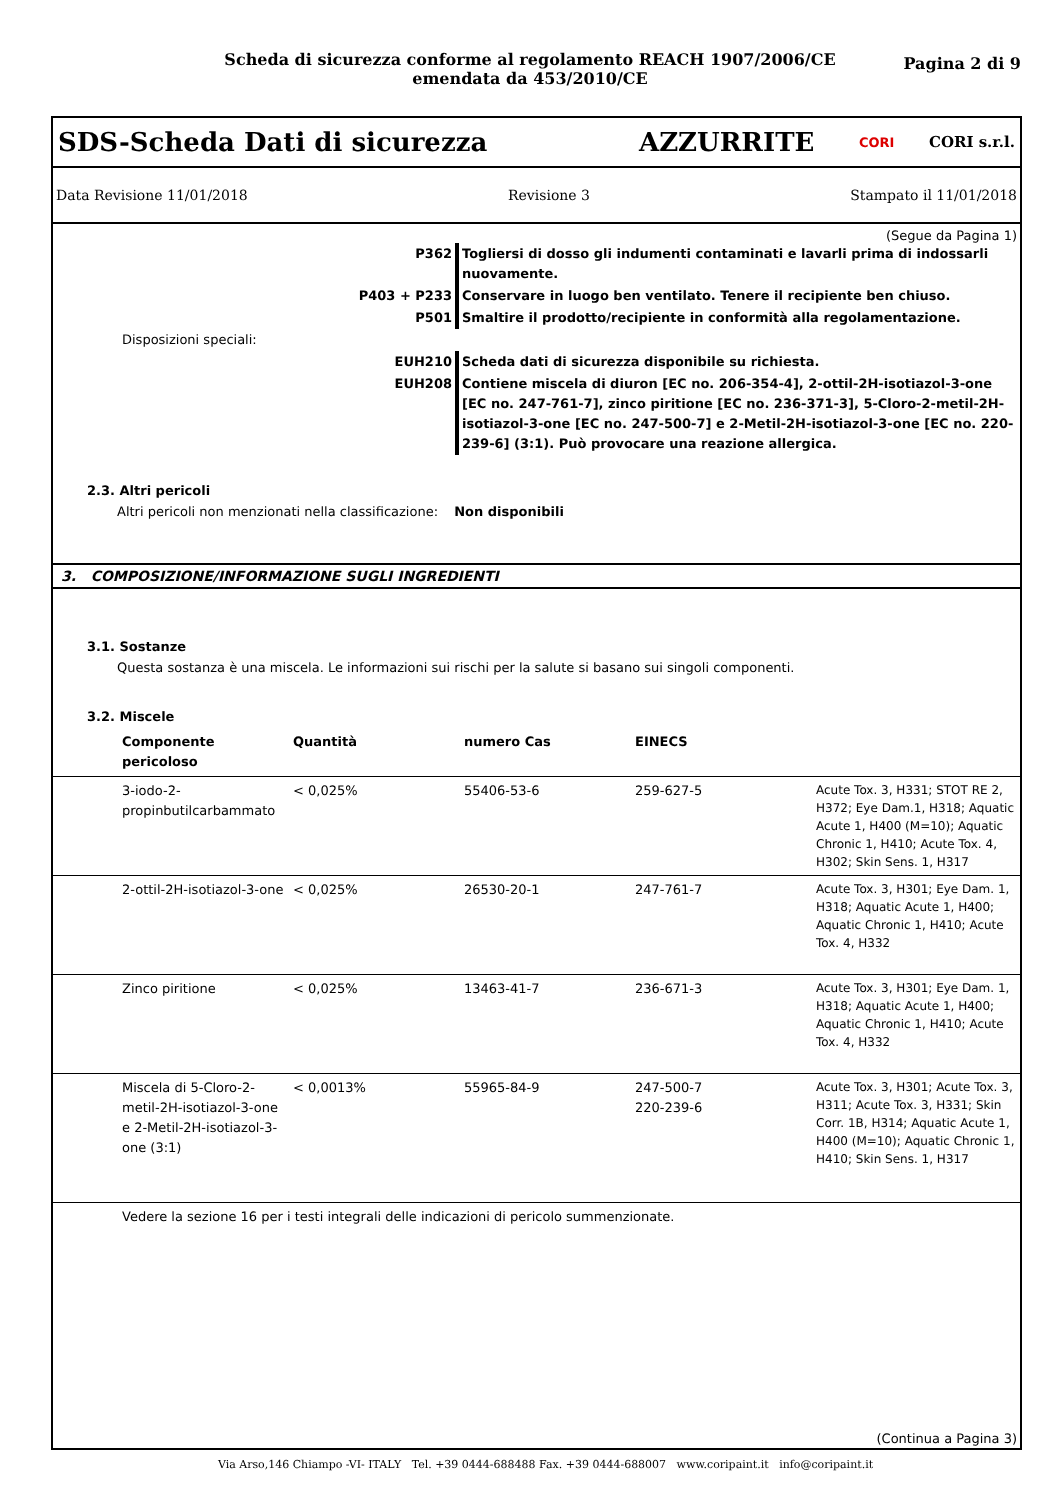Scheda di sicurezza conforme al regolamento REACH 1907/2006/CE
emendata da 453/2010/CE
Pagina 2 di 9
SDS-Scheda Dati di sicurezza AZZURRITE CORI CORI s.r.l.
Data Revisione 11/01/2018 Revisione 3 Stampato il 11/01/2018
(Segue da Pagina 1)
| | P362 | Togliersi di dosso gli indumenti contaminati e lavarli prima di indossarli nuovamente. |
| | P403 + P233 | Conservare in luogo ben ventilato. Tenere il recipiente ben chiuso. |
| | P501 | Smaltire il prodotto/recipiente in conformità alla regolamentazione. |
| | Disposizioni speciali: | |
| | EUH210 | Scheda dati di sicurezza disponibile su richiesta. |
| | EUH208 | Contiene miscela di diuron [EC no. 206-354-4], 2-ottil-2H-isotiazol-3-one [EC no. 247-761-7], zinco piritione [EC no. 236-371-3], 5-Cloro-2-metil-2H-isotiazol-3-one [EC no. 247-500-7] e 2-Metil-2H-isotiazol-3-one [EC no. 220-239-6] (3:1). Può provocare una reazione allergica. |
2.3. Altri pericoli
Altri pericoli non menzionati nella classificazione: Non disponibili
3. COMPOSIZIONE/INFORMAZIONE SUGLI INGREDIENTI
3.1. Sostanze
Questa sostanza è una miscela. Le informazioni sui rischi per la salute si basano sui singoli componenti.
3.2. Miscele
| | Componente pericoloso | Quantità | numero Cas | EINECS | |
| --- | --- | --- | --- | --- | --- |
| | 3-iodo-2-propinbutilcarbammato | < 0,025% | 55406-53-6 | 259-627-5 | Acute Tox. 3, H331; STOT RE 2, H372; Eye Dam.1, H318; Aquatic Acute 1, H400 (M=10); Aquatic Chronic 1, H410; Acute Tox. 4, H302; Skin Sens. 1, H317 |
| | 2-ottil-2H-isotiazol-3-one | < 0,025% | 26530-20-1 | 247-761-7 | Acute Tox. 3, H301; Eye Dam. 1, H318; Aquatic Acute 1, H400; Aquatic Chronic 1, H410; Acute Tox. 4, H332 |
| | Zinco piritione | < 0,025% | 13463-41-7 | 236-671-3 | Acute Tox. 3, H301; Eye Dam. 1, H318; Aquatic Acute 1, H400; Aquatic Chronic 1, H410; Acute Tox. 4, H332 |
| | Miscela di 5-Cloro-2-metil-2H-isotiazol-3-one e 2-Metil-2H-isotiazol-3-one (3:1) | < 0,0013% | 55965-84-9 | 247-500-7 220-239-6 | Acute Tox. 3, H301; Acute Tox. 3, H311; Acute Tox. 3, H331; Skin Corr. 1B, H314; Aquatic Acute 1, H400 (M=10); Aquatic Chronic 1, H410; Skin Sens. 1, H317 |
| | Vedere la sezione 16 per i testi integrali delle indicazioni di pericolo summenzionate. | | | | |
(Continua a Pagina 3)
Via Arso,146 Chiampo -VI- ITALY Tel. +39 0444-688488 Fax. +39 0444-688007 www.coripaint.it info@coripaint.it